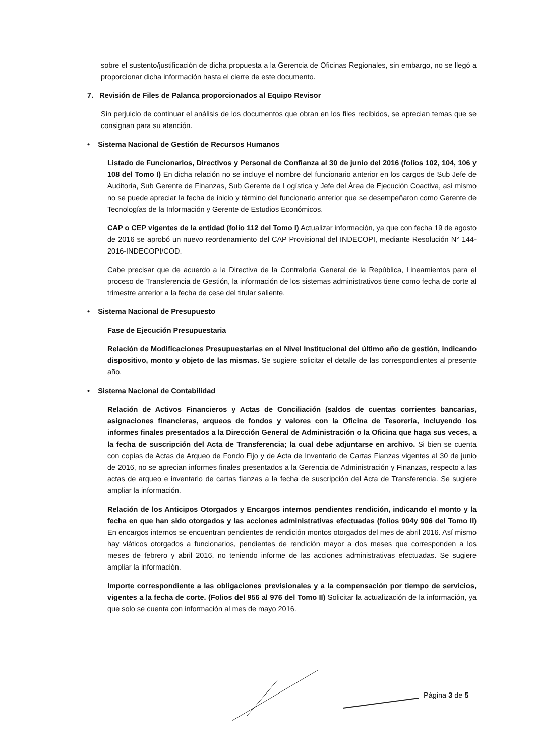sobre el sustento/justificación de dicha propuesta a la Gerencia de Oficinas Regionales, sin embargo, no se llegó a proporcionar dicha información hasta el cierre de este documento.
7. Revisión de Files de Palanca proporcionados al Equipo Revisor
Sin perjuicio de continuar el análisis de los documentos que obran en los files recibidos, se aprecian temas que se consignan para su atención.
• Sistema Nacional de Gestión de Recursos Humanos
Listado de Funcionarios, Directivos y Personal de Confianza al 30 de junio del 2016 (folios 102, 104, 106 y 108 del Tomo I) En dicha relación no se incluye el nombre del funcionario anterior en los cargos de Sub Jefe de Auditoria, Sub Gerente de Finanzas, Sub Gerente de Logística y Jefe del Área de Ejecución Coactiva, así mismo no se puede apreciar la fecha de inicio y término del funcionario anterior que se desempeñaron como Gerente de Tecnologías de la Información y Gerente de Estudios Económicos.
CAP o CEP vigentes de la entidad (folio 112 del Tomo I) Actualizar información, ya que con fecha 19 de agosto de 2016 se aprobó un nuevo reordenamiento del CAP Provisional del INDECOPI, mediante Resolución N° 144-2016-INDECOPI/COD.
Cabe precisar que de acuerdo a la Directiva de la Contraloría General de la República, Lineamientos para el proceso de Transferencia de Gestión, la información de los sistemas administrativos tiene como fecha de corte al trimestre anterior a la fecha de cese del titular saliente.
• Sistema Nacional de Presupuesto
Fase de Ejecución Presupuestaria
Relación de Modificaciones Presupuestarias en el Nivel Institucional del último año de gestión, indicando dispositivo, monto y objeto de las mismas. Se sugiere solicitar el detalle de las correspondientes al presente año.
• Sistema Nacional de Contabilidad
Relación de Activos Financieros y Actas de Conciliación (saldos de cuentas corrientes bancarias, asignaciones financieras, arqueos de fondos y valores con la Oficina de Tesorería, incluyendo los informes finales presentados a la Dirección General de Administración o la Oficina que haga sus veces, a la fecha de suscripción del Acta de Transferencia; la cual debe adjuntarse en archivo. Si bien se cuenta con copias de Actas de Arqueo de Fondo Fijo y de Acta de Inventario de Cartas Fianzas vigentes al 30 de junio de 2016, no se aprecian informes finales presentados a la Gerencia de Administración y Finanzas, respecto a las actas de arqueo e inventario de cartas fianzas a la fecha de suscripción del Acta de Transferencia. Se sugiere ampliar la información.
Relación de los Anticipos Otorgados y Encargos internos pendientes rendición, indicando el monto y la fecha en que han sido otorgados y las acciones administrativas efectuadas (folios 904y 906 del Tomo II) En encargos internos se encuentran pendientes de rendición montos otorgados del mes de abril 2016. Así mismo hay viáticos otorgados a funcionarios, pendientes de rendición mayor a dos meses que corresponden a los meses de febrero y abril 2016, no teniendo informe de las acciones administrativas efectuadas. Se sugiere ampliar la información.
Importe correspondiente a las obligaciones previsionales y a la compensación por tiempo de servicios, vigentes a la fecha de corte. (Folios del 956 al 976 del Tomo II) Solicitar la actualización de la información, ya que solo se cuenta con información al mes de mayo 2016.
Página 3 de 5